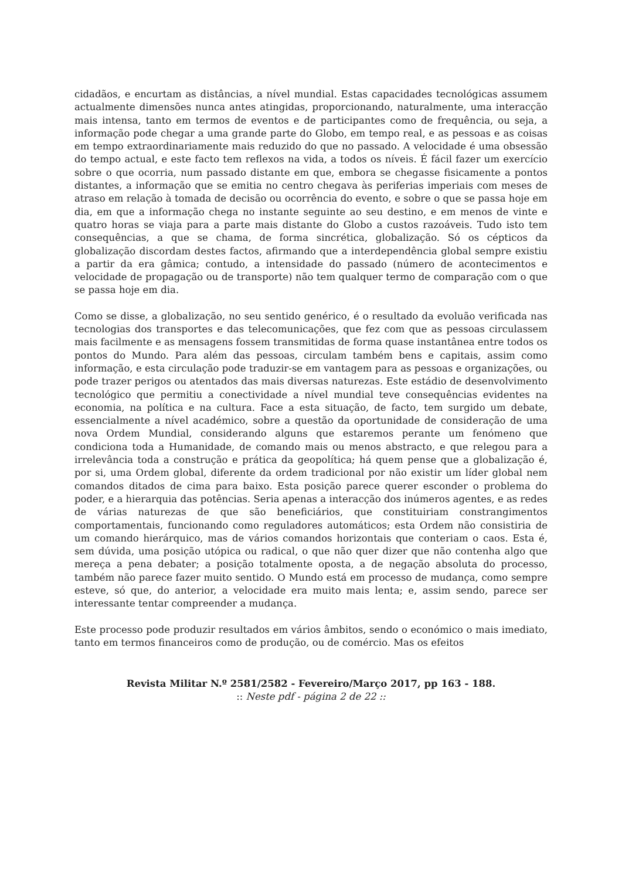cidadãos, e encurtam as distâncias, a nível mundial. Estas capacidades tecnológicas assumem actualmente dimensões nunca antes atingidas, proporcionando, naturalmente, uma interacção mais intensa, tanto em termos de eventos e de participantes como de frequência, ou seja, a informação pode chegar a uma grande parte do Globo, em tempo real, e as pessoas e as coisas em tempo extraordinariamente mais reduzido do que no passado. A velocidade é uma obsessão do tempo actual, e este facto tem reflexos na vida, a todos os níveis. É fácil fazer um exercício sobre o que ocorria, num passado distante em que, embora se chegasse fisicamente a pontos distantes, a informação que se emitia no centro chegava às periferias imperiais com meses de atraso em relação à tomada de decisão ou ocorrência do evento, e sobre o que se passa hoje em dia, em que a informação chega no instante seguinte ao seu destino, e em menos de vinte e quatro horas se viaja para a parte mais distante do Globo a custos razoáveis. Tudo isto tem consequências, a que se chama, de forma sincrética, globalização. Só os cépticos da globalização discordam destes factos, afirmando que a interdependência global sempre existiu a partir da era gâmica; contudo, a intensidade do passado (número de acontecimentos e velocidade de propagação ou de transporte) não tem qualquer termo de comparação com o que se passa hoje em dia.
Como se disse, a globalização, no seu sentido genérico, é o resultado da evoluão verificada nas tecnologias dos transportes e das telecomunicações, que fez com que as pessoas circulassem mais facilmente e as mensagens fossem transmitidas de forma quase instantânea entre todos os pontos do Mundo. Para além das pessoas, circulam também bens e capitais, assim como informação, e esta circulação pode traduzir-se em vantagem para as pessoas e organizações, ou pode trazer perigos ou atentados das mais diversas naturezas. Este estádio de desenvolvimento tecnológico que permitiu a conectividade a nível mundial teve consequências evidentes na economia, na política e na cultura. Face a esta situação, de facto, tem surgido um debate, essencialmente a nível académico, sobre a questão da oportunidade de consideração de uma nova Ordem Mundial, considerando alguns que estaremos perante um fenómeno que condiciona toda a Humanidade, de comando mais ou menos abstracto, e que relegou para a irrelevância toda a construção e prática da geopolítica; há quem pense que a globalização é, por si, uma Ordem global, diferente da ordem tradicional por não existir um líder global nem comandos ditados de cima para baixo. Esta posição parece querer esconder o problema do poder, e a hierarquia das potências. Seria apenas a interacção dos inúmeros agentes, e as redes de várias naturezas de que são beneficiários, que constituiriam constrangimentos comportamentais, funcionando como reguladores automáticos; esta Ordem não consistiria de um comando hierárquico, mas de vários comandos horizontais que conteriam o caos. Esta é, sem dúvida, uma posição utópica ou radical, o que não quer dizer que não contenha algo que mereça a pena debater; a posição totalmente oposta, a de negação absoluta do processo, também não parece fazer muito sentido. O Mundo está em processo de mudança, como sempre esteve, só que, do anterior, a velocidade era muito mais lenta; e, assim sendo, parece ser interessante tentar compreender a mudança.
Este processo pode produzir resultados em vários âmbitos, sendo o económico o mais imediato, tanto em termos financeiros como de produção, ou de comércio. Mas os efeitos
Revista Militar N.º 2581/2582 - Fevereiro/Março 2017, pp 163 - 188.
:: Neste pdf - página 2 de 22 ::